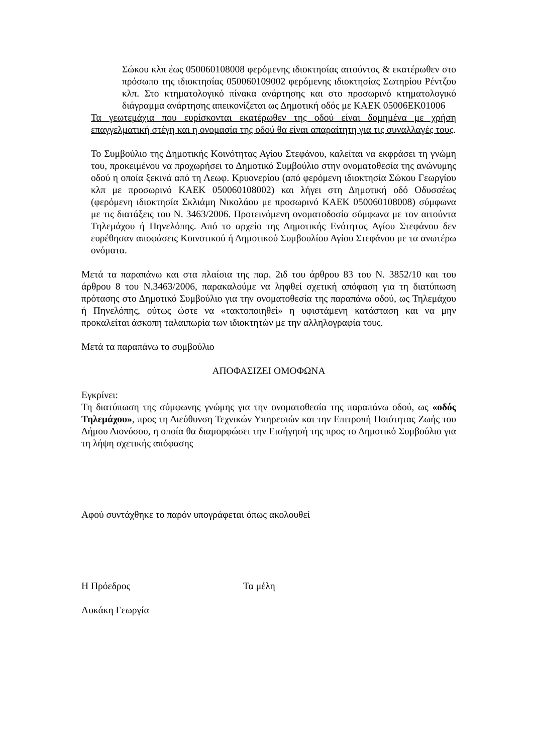Σώκου κλπ έως 050060108008 φερόμενης ιδιοκτησίας αιτούντος & εκατέρωθεν στο πρόσωπο της ιδιοκτησίας 050060109002 φερόμενης ιδιοκτησίας Σωτηρίου Ρέντζου κλπ. Στο κτηματολογικό πίνακα ανάρτησης και στο προσωρινό κτηματολογικό διάγραμμα ανάρτησης απεικονίζεται ως Δημοτική οδός με ΚΑΕΚ 05006ΕΚ01006
Τα γεωτεμάχια που ευρίσκονται εκατέρωθεν της οδού είναι δομημένα με χρήση επαγγελματική στέγη και η ονομασία της οδού θα είναι απαραίτητη για τις συναλλαγές τους.
Το Συμβούλιο της Δημοτικής Κοινότητας Αγίου Στεφάνου, καλείται να εκφράσει τη γνώμη του, προκειμένου να προχωρήσει το Δημοτικό Συμβούλιο στην ονοματοθεσία της ανώνυμης οδού η οποία ξεκινά από τη Λεωφ. Κρυονερίου (από φερόμενη ιδιοκτησία Σώκου Γεωργίου κλπ με προσωρινό ΚΑΕΚ 050060108002) και λήγει στη Δημοτική οδό Οδυσσέως (φερόμενη ιδιοκτησία Σκλιάμη Νικολάου με προσωρινό ΚΑΕΚ 050060108008) σύμφωνα με τις διατάξεις του Ν. 3463/2006. Προτεινόμενη ονοματοδοσία σύμφωνα με τον αιτούντα Τηλεμάχου ή Πηνελόπης. Από το αρχείο της Δημοτικής Ενότητας Αγίου Στεφάνου δεν ευρέθησαν αποφάσεις Κοινοτικού ή Δημοτικού Συμβουλίου Αγίου Στεφάνου με τα ανωτέρω ονόματα.
Μετά τα παραπάνω και στα πλαίσια της παρ. 2ιδ του άρθρου 83 του Ν. 3852/10 και του άρθρου 8 του Ν.3463/2006, παρακαλούμε να ληφθεί σχετική απόφαση για τη διατύπωση πρότασης στο Δημοτικό Συμβούλιο για την ονοματοθεσία της παραπάνω οδού, ως Τηλεμάχου ή Πηνελόπης, ούτως ώστε να «τακτοποιηθεί» η υφιστάμενη κατάσταση και να μην προκαλείται άσκοπη ταλαιπωρία των ιδιοκτητών με την αλληλογραφία τους.
Μετά τα παραπάνω το συμβούλιο
ΑΠΟΦΑΣΙΖΕΙ ΟΜΟΦΩΝΑ
Εγκρίνει:
Τη διατύπωση της σύμφωνης γνώμης για την ονοματοθεσία της παραπάνω οδού, ως «οδός Τηλεμάχου», προς τη Διεύθυνση Τεχνικών Υπηρεσιών και την Επιτροπή Ποιότητας Ζωής του Δήμου Διονύσου, η οποία θα διαμορφώσει την Εισήγησή της προς το Δημοτικό Συμβούλιο για τη λήψη σχετικής απόφασης
Αφού συντάχθηκε το παρόν υπογράφεται όπως ακολουθεί
Η Πρόεδρος Τα μέλη
Λυκάκη Γεωργία